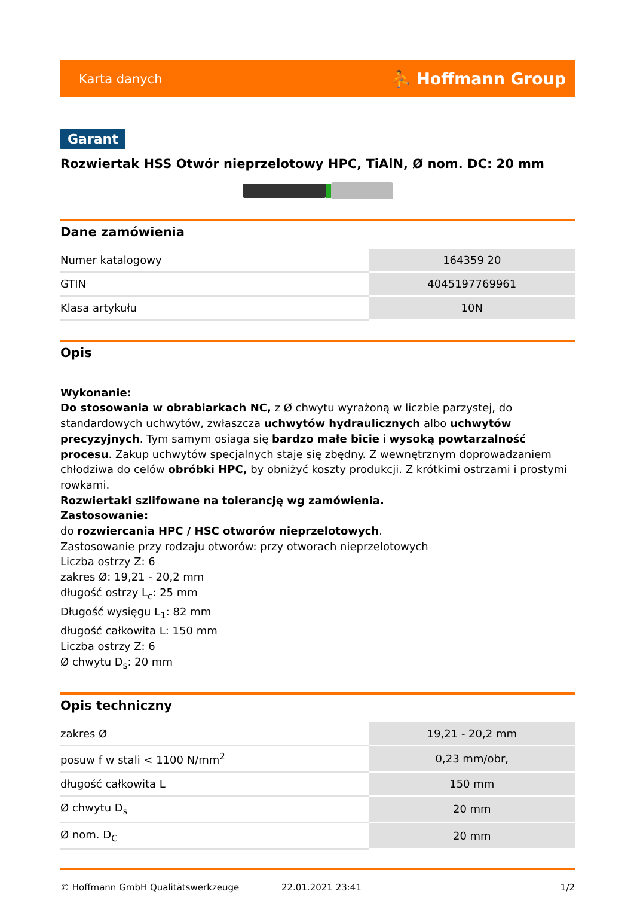Karta danych ⛹ Hoffmann Group
Garant
Rozwiertak HSS Otwór nieprzelotowy HPC, TiAlN, Ø nom. DC: 20 mm
Dane zamówienia
| Numer katalogowy | 164359 20 |
| GTIN | 4045197769961 |
| Klasa artykułu | 10N |
Opis
Wykonanie:
Do stosowania w obrabiarkach NC, z Ø chwytu wyrażoną w liczbie parzystej, do standardowych uchwytów, zwłaszcza uchwytów hydraulicznych albo uchwytów precyzyjnych. Tym samym osiaga się bardzo małe bicie i wysoką powtarzalność procesu. Zakup uchwytów specjalnych staje się zbędny. Z wewnętrznym doprowadzaniem chłodziwa do celów obróbki HPC, by obniżyć koszty produkcji. Z krótkimi ostrzami i prostymi rowkami.
Rozwiertaki szlifowane na tolerancję wg zamówienia.
Zastosowanie:
do rozwiercania HPC / HSC otworów nieprzelotowych.
Zastosowanie przy rodzaju otworów: przy otworach nieprzelotowych
Liczba ostrzy Z: 6
zakres Ø: 19,21 - 20,2 mm
długość ostrzy L<sub>c</sub>: 25 mm
Długość wysięgu L<sub>1</sub>: 82 mm
długość całkowita L: 150 mm
Liczba ostrzy Z: 6
Ø chwytu D<sub>s</sub>: 20 mm
Opis techniczny
| zakres Ø | 19,21 - 20,2 mm |
| posuw f w stali < 1100 N/mm<sup>2</sup> | 0,23 mm/obr, |
| długość całkowita L | 150 mm |
| Ø chwytu D<sub>s</sub> | 20 mm |
| Ø nom. D<sub>C</sub> | 20 mm |
© Hoffmann GmbH Qualitätswerkzeuge 22.01.2021 23:41 1/2